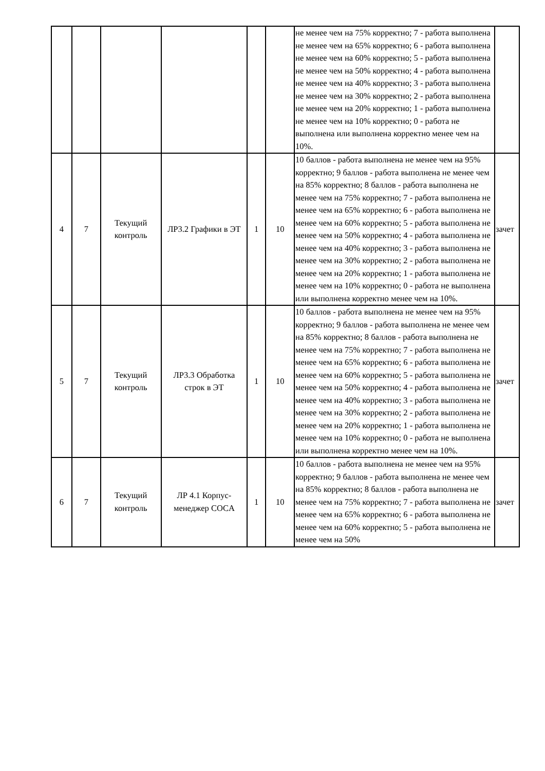| | | | | | | не менее чем на 75% корректно; 7 - работа выполнена не менее чем на 65% корректно; 6 - работа выполнена не менее чем на 60% корректно; 5 - работа выполнена не менее чем на 50% корректно; 4 - работа выполнена не менее чем на 40% корректно; 3 - работа выполнена не менее чем на 30% корректно; 2 - работа выполнена не менее чем на 20% корректно; 1 - работа выполнена не менее чем на 10% корректно; 0 - работа не выполнена или выполнена корректно менее чем на 10%. | |
| 4 | 7 | Текущий контроль | ЛР3.2 Графики в ЭТ | 1 | 10 | 10 баллов - работа выполнена не менее чем на 95% корректно; 9 баллов - работа выполнена не менее чем на 85% корректно; 8 баллов - работа выполнена не менее чем на 75% корректно; 7 - работа выполнена не менее чем на 65% корректно; 6 - работа выполнена не менее чем на 60% корректно; 5 - работа выполнена не менее чем на 50% корректно; 4 - работа выполнена не менее чем на 40% корректно; 3 - работа выполнена не менее чем на 30% корректно; 2 - работа выполнена не менее чем на 20% корректно; 1 - работа выполнена не менее чем на 10% корректно; 0 - работа не выполнена или выполнена корректно менее чем на 10%. | зачет |
| 5 | 7 | Текущий контроль | ЛР3.3 Обработка строк в ЭТ | 1 | 10 | 10 баллов - работа выполнена не менее чем на 95% корректно; 9 баллов - работа выполнена не менее чем на 85% корректно; 8 баллов - работа выполнена не менее чем на 75% корректно; 7 - работа выполнена не менее чем на 65% корректно; 6 - работа выполнена не менее чем на 60% корректно; 5 - работа выполнена не менее чем на 50% корректно; 4 - работа выполнена не менее чем на 40% корректно; 3 - работа выполнена не менее чем на 30% корректно; 2 - работа выполнена не менее чем на 20% корректно; 1 - работа выполнена не менее чем на 10% корректно; 0 - работа не выполнена или выполнена корректно менее чем на 10%. | зачет |
| 6 | 7 | Текущий контроль | ЛР 4.1 Корпус-менеджер COCA | 1 | 10 | 10 баллов - работа выполнена не менее чем на 95% корректно; 9 баллов - работа выполнена не менее чем на 85% корректно; 8 баллов - работа выполнена не менее чем на 75% корректно; 7 - работа выполнена не менее чем на 65% корректно; 6 - работа выполнена не менее чем на 60% корректно; 5 - работа выполнена не менее чем на 50% | зачет |